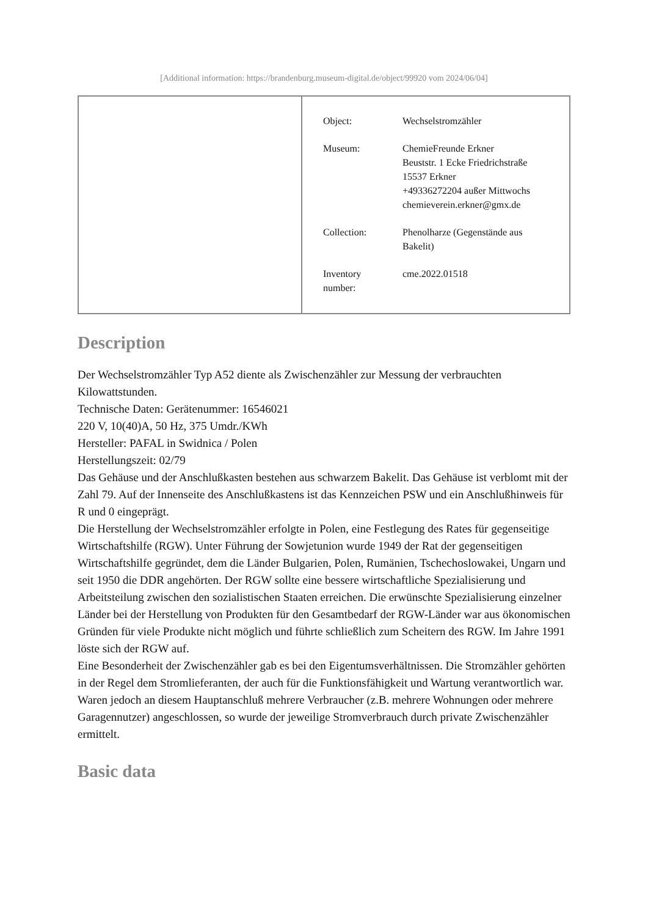[Additional information: https://brandenburg.museum-digital.de/object/99920 vom 2024/06/04]
| | / Object: / Wechselstromzähler / / Museum: / ChemieFreunde Erkner Beuststr. 1 Ecke Friedrichstraße 15537 Erkner +49336272204 außer Mittwochs chemieverein.erkner@gmx.de / / Collection: / Phenolharze (Gegenstände aus Bakelit) / / Inventory number: / cme.2022.01518 / |
Description
Der Wechselstromzähler Typ A52 diente als Zwischenzähler zur Messung der verbrauchten Kilowattstunden.
Technische Daten: Gerätenummer: 16546021
220 V, 10(40)A, 50 Hz, 375 Umdr./KWh
Hersteller: PAFAL in Swidnica / Polen
Herstellungszeit: 02/79
Das Gehäuse und der Anschlußkasten bestehen aus schwarzem Bakelit. Das Gehäuse ist verblomt mit der Zahl 79. Auf der Innenseite des Anschlußkastens ist das Kennzeichen PSW und ein Anschlußhinweis für R und 0 eingeprägt.
Die Herstellung der Wechselstromzähler erfolgte in Polen, eine Festlegung des Rates für gegenseitige Wirtschaftshilfe (RGW). Unter Führung der Sowjetunion wurde 1949 der Rat der gegenseitigen Wirtschaftshilfe gegründet, dem die Länder Bulgarien, Polen, Rumänien, Tschechoslowakei, Ungarn und seit 1950 die DDR angehörten. Der RGW sollte eine bessere wirtschaftliche Spezialisierung und Arbeitsteilung zwischen den sozialistischen Staaten erreichen. Die erwünschte Spezialisierung einzelner Länder bei der Herstellung von Produkten für den Gesamtbedarf der RGW-Länder war aus ökonomischen Gründen für viele Produkte nicht möglich und führte schließlich zum Scheitern des RGW. Im Jahre 1991 löste sich der RGW auf.
Eine Besonderheit der Zwischenzähler gab es bei den Eigentumsverhältnissen. Die Stromzähler gehörten in der Regel dem Stromlieferanten, der auch für die Funktionsfähigkeit und Wartung verantwortlich war. Waren jedoch an diesem Hauptanschluß mehrere Verbraucher (z.B. mehrere Wohnungen oder mehrere Garagennutzer) angeschlossen, so wurde der jeweilige Stromverbrauch durch private Zwischenzähler ermittelt.
Basic data